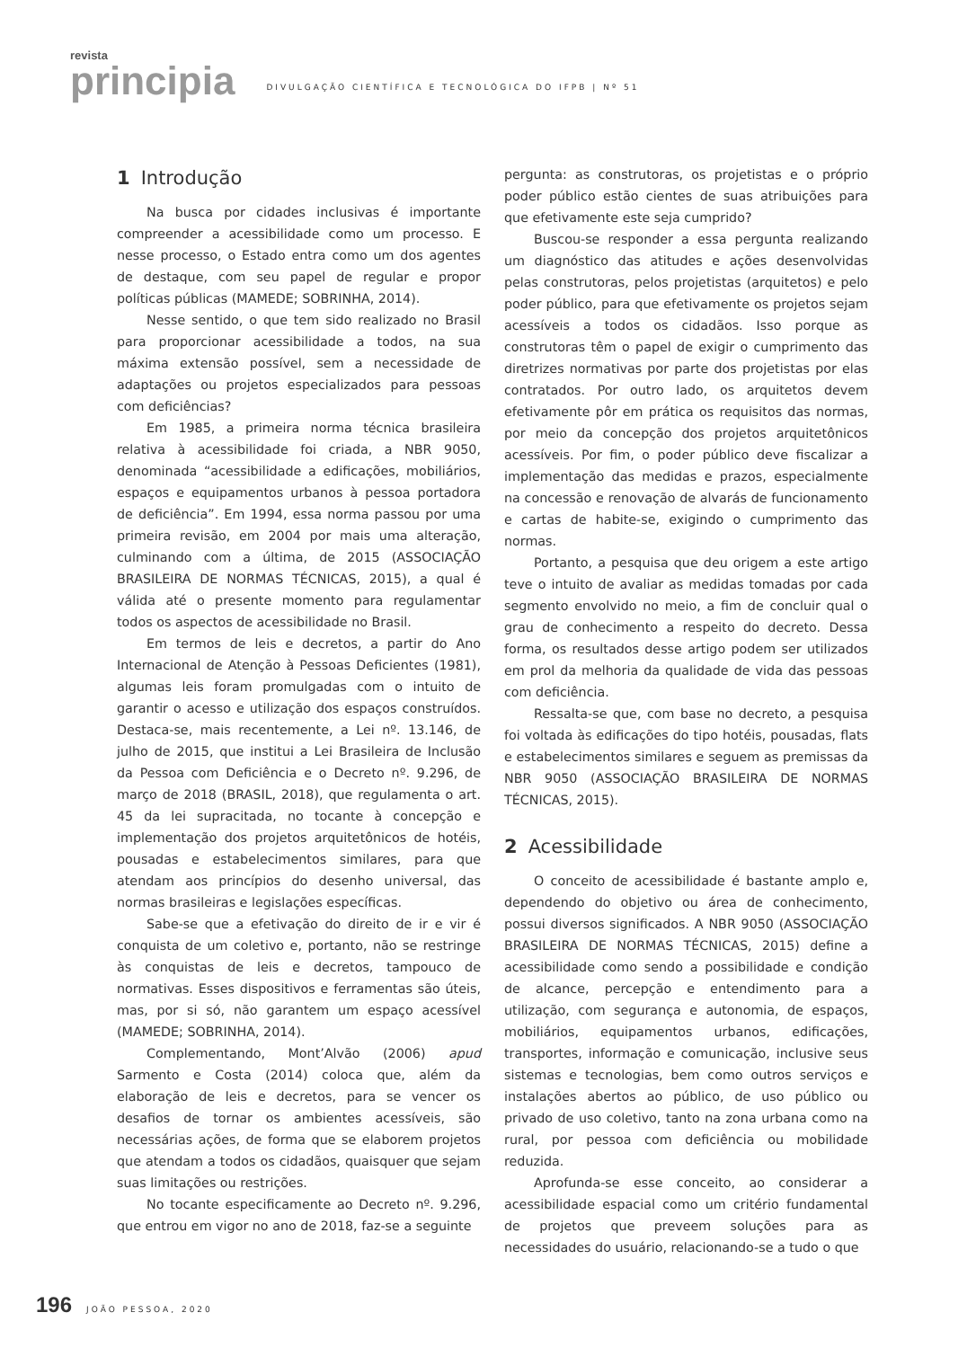revista
principia
DIVULGAÇÃO CIENTÍFICA E TECNOLÓGICA DO IFPB | Nº 51
1 Introdução
Na busca por cidades inclusivas é importante compreender a acessibilidade como um processo. E nesse processo, o Estado entra como um dos agentes de destaque, com seu papel de regular e propor políticas públicas (MAMEDE; SOBRINHA, 2014).
Nesse sentido, o que tem sido realizado no Brasil para proporcionar acessibilidade a todos, na sua máxima extensão possível, sem a necessidade de adaptações ou projetos especializados para pessoas com deficiências?
Em 1985, a primeira norma técnica brasileira relativa à acessibilidade foi criada, a NBR 9050, denominada “acessibilidade a edificações, mobiliários, espaços e equipamentos urbanos à pessoa portadora de deficiência”. Em 1994, essa norma passou por uma primeira revisão, em 2004 por mais uma alteração, culminando com a última, de 2015 (ASSOCIAÇÃO BRASILEIRA DE NORMAS TÉCNICAS, 2015), a qual é válida até o presente momento para regulamentar todos os aspectos de acessibilidade no Brasil.
Em termos de leis e decretos, a partir do Ano Internacional de Atenção à Pessoas Deficientes (1981), algumas leis foram promulgadas com o intuito de garantir o acesso e utilização dos espaços construídos. Destaca-se, mais recentemente, a Lei nº. 13.146, de julho de 2015, que institui a Lei Brasileira de Inclusão da Pessoa com Deficiência e o Decreto nº. 9.296, de março de 2018 (BRASIL, 2018), que regulamenta o art. 45 da lei supracitada, no tocante à concepção e implementação dos projetos arquitetônicos de hotéis, pousadas e estabelecimentos similares, para que atendam aos princípios do desenho universal, das normas brasileiras e legislações específicas.
Sabe-se que a efetivação do direito de ir e vir é conquista de um coletivo e, portanto, não se restringe às conquistas de leis e decretos, tampouco de normativas. Esses dispositivos e ferramentas são úteis, mas, por si só, não garantem um espaço acessível (MAMEDE; SOBRINHA, 2014).
Complementando, Mont’Alvão (2006) apud Sarmento e Costa (2014) coloca que, além da elaboração de leis e decretos, para se vencer os desafios de tornar os ambientes acessíveis, são necessárias ações, de forma que se elaborem projetos que atendam a todos os cidadãos, quaisquer que sejam suas limitações ou restrições.
No tocante especificamente ao Decreto nº. 9.296, que entrou em vigor no ano de 2018, faz-se a seguinte
pergunta: as construtoras, os projetistas e o próprio poder público estão cientes de suas atribuições para que efetivamente este seja cumprido?
Buscou-se responder a essa pergunta realizando um diagnóstico das atitudes e ações desenvolvidas pelas construtoras, pelos projetistas (arquitetos) e pelo poder público, para que efetivamente os projetos sejam acessíveis a todos os cidadãos. Isso porque as construtoras têm o papel de exigir o cumprimento das diretrizes normativas por parte dos projetistas por elas contratados. Por outro lado, os arquitetos devem efetivamente pôr em prática os requisitos das normas, por meio da concepção dos projetos arquitetônicos acessíveis. Por fim, o poder público deve fiscalizar a implementação das medidas e prazos, especialmente na concessão e renovação de alvarás de funcionamento e cartas de habite-se, exigindo o cumprimento das normas.
Portanto, a pesquisa que deu origem a este artigo teve o intuito de avaliar as medidas tomadas por cada segmento envolvido no meio, a fim de concluir qual o grau de conhecimento a respeito do decreto. Dessa forma, os resultados desse artigo podem ser utilizados em prol da melhoria da qualidade de vida das pessoas com deficiência.
Ressalta-se que, com base no decreto, a pesquisa foi voltada às edificações do tipo hotéis, pousadas, flats e estabelecimentos similares e seguem as premissas da NBR 9050 (ASSOCIAÇÃO BRASILEIRA DE NORMAS TÉCNICAS, 2015).
2 Acessibilidade
O conceito de acessibilidade é bastante amplo e, dependendo do objetivo ou área de conhecimento, possui diversos significados. A NBR 9050 (ASSOCIAÇÃO BRASILEIRA DE NORMAS TÉCNICAS, 2015) define a acessibilidade como sendo a possibilidade e condição de alcance, percepção e entendimento para a utilização, com segurança e autonomia, de espaços, mobiliários, equipamentos urbanos, edificações, transportes, informação e comunicação, inclusive seus sistemas e tecnologias, bem como outros serviços e instalações abertos ao público, de uso público ou privado de uso coletivo, tanto na zona urbana como na rural, por pessoa com deficiência ou mobilidade reduzida.
Aprofunda-se esse conceito, ao considerar a acessibilidade espacial como um critério fundamental de projetos que preveem soluções para as necessidades do usuário, relacionando-se a tudo o que
196 JOÃO PESSOA, 2020